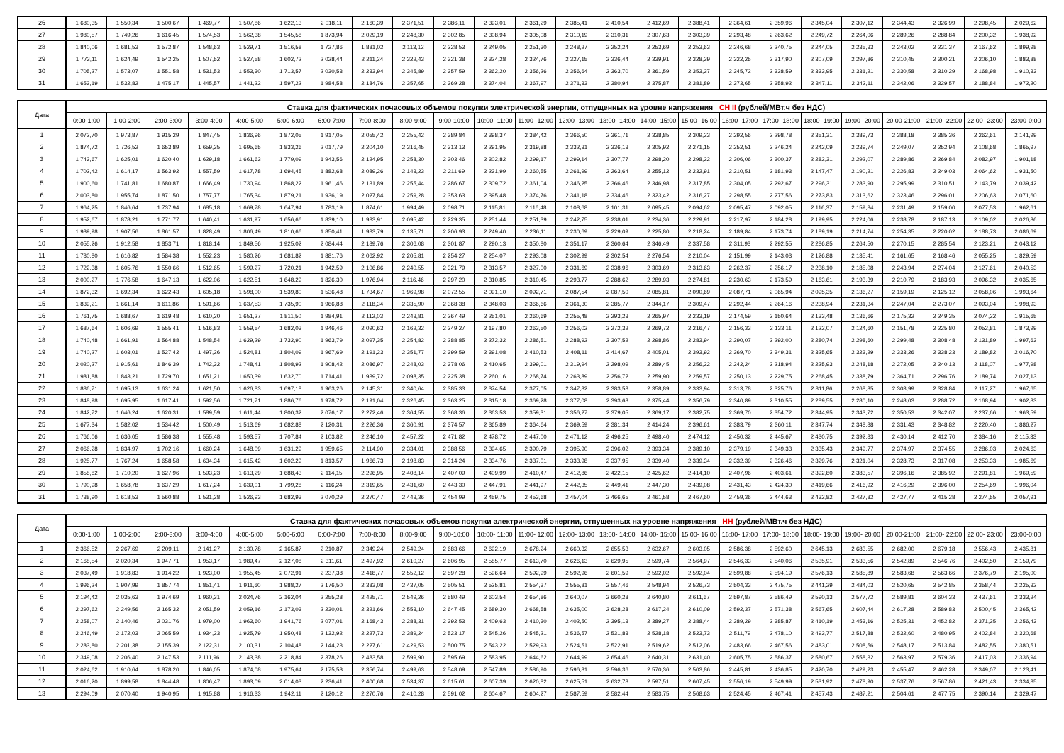| 26 | 1 680,35 | 1 550,34 | 1 500,67 | 1 469,77 | 1 507,86 | 1 622,13 | 2 018,11 | 2 160,39 | 2 371,51 | 2 386,11 | 2 393,01 | 2 361,29 | 2 385,41 | 2 410,54 | 2 412,69 | 2 388,41 | 2 364,61 | 2 359,96 | 2 345,04 | 2 307,12 | 2 344,43 | 2 326,99 | 2 298,45 | 2 029,62 |
| 27 | 1 980,57 | 1 749,26 | 1 616,45 | 1 574,53 | 1 562,38 | 1 545,58 | 1 873,94 | 2 029,19 | 2 248,30 | 2 302,85 | 2 308,94 | 2 305,08 | 2 310,19 | 2 310,31 | 2 307,63 | 2 303,39 | 2 293,48 | 2 263,62 | 2 249,72 | 2 264,06 | 2 289,26 | 2 288,84 | 2 200,32 | 1 938,92 |
| 28 | 1 840,06 | 1 681,53 | 1 572,87 | 1 548,63 | 1 529,71 | 1 516,58 | 1 727,86 | 1 881,02 | 2 113,12 | 2 228,53 | 2 249,05 | 2 251,30 | 2 248,27 | 2 252,24 | 2 253,69 | 2 253,63 | 2 246,68 | 2 240,75 | 2 244,05 | 2 235,33 | 2 243,02 | 2 231,37 | 2 167,62 | 1 899,98 |
| 29 | 1 773,11 | 1 624,49 | 1 542,25 | 1 507,52 | 1 527,58 | 1 602,72 | 2 028,44 | 2 211,24 | 2 322,43 | 2 321,38 | 2 324,28 | 2 324,76 | 2 327,15 | 2 336,44 | 2 339,91 | 2 328,39 | 2 322,25 | 2 317,90 | 2 307,09 | 2 297,86 | 2 310,45 | 2 300,21 | 2 206,10 | 1 883,88 |
| 30 | 1 705,27 | 1 573,07 | 1 551,58 | 1 531,53 | 1 553,30 | 1 713,57 | 2 030,53 | 2 233,94 | 2 345,89 | 2 357,59 | 2 362,20 | 2 356,26 | 2 356,64 | 2 363,70 | 2 361,59 | 2 353,37 | 2 345,72 | 2 338,59 | 2 333,95 | 2 331,21 | 2 330,58 | 2 310,29 | 2 168,98 | 1 910,33 |
| 31 | 1 653,19 | 1 532,82 | 1 475,17 | 1 445,57 | 1 441,22 | 1 597,22 | 1 984,58 | 2 184,76 | 2 357,65 | 2 369,28 | 2 374,04 | 2 367,97 | 2 371,33 | 2 380,94 | 2 375,87 | 2 381,89 | 2 373,65 | 2 358,92 | 2 347,11 | 2 342,11 | 2 342,06 | 2 329,57 | 2 188,84 | 1 972,20 |
| Дата | Ставка для фактических почасовых объемов покупки электрической энергии, отпущенных на уровне напряжения СН II (рублей/МВт.ч без НДС) | | | | | | | | | | | | | | | | | | | | | | | |
| --- | --- | --- | --- | --- | --- | --- | --- | --- | --- | --- | --- | --- | --- | --- | --- | --- | --- | --- | --- | --- | --- | --- | --- | --- |
| | 0:00-1:00 | 1:00-2:00 | 2:00-3:00 | 3:00-4:00 | 4:00-5:00 | 5:00-6:00 | 6:00-7:00 | 7:00-8:00 | 8:00-9:00 | 9:00-10:00 | 10:00- 11:00 | 11:00- 12:00 | 12:00- 13:00 | 13:00- 14:00 | 14:00- 15:00 | 15:00- 16:00 | 16:00- 17:00 | 17:00- 18:00 | 18:00- 19:00 | 19:00- 20:00 | 20:00-21:00 | 21:00- 22:00 | 22:00- 23:00 | 23:00-0:00 |
| 1 | 2 072,70 | 1 973,87 | 1 915,29 | 1 847,45 | 1 836,96 | 1 872,05 | 1 917,05 | 2 055,42 | 2 255,42 | 2 389,84 | 2 398,37 | 2 384,42 | 2 366,50 | 2 361,71 | 2 338,85 | 2 309,23 | 2 292,56 | 2 298,78 | 2 351,31 | 2 389,73 | 2 388,18 | 2 385,36 | 2 262,61 | 2 141,99 |
| 2 | 1 874,72 | 1 726,52 | 1 653,89 | 1 659,35 | 1 695,65 | 1 833,26 | 2 017,79 | 2 204,10 | 2 316,45 | 2 313,13 | 2 291,95 | 2 319,88 | 2 332,31 | 2 336,13 | 2 305,92 | 2 271,15 | 2 252,51 | 2 246,24 | 2 242,09 | 2 239,74 | 2 249,07 | 2 252,94 | 2 108,68 | 1 865,97 |
| 3 | 1 743,67 | 1 625,01 | 1 620,40 | 1 629,18 | 1 661,63 | 1 779,09 | 1 943,56 | 2 124,95 | 2 258,30 | 2 303,46 | 2 302,82 | 2 299,17 | 2 299,14 | 2 307,77 | 2 298,20 | 2 298,22 | 2 306,06 | 2 300,37 | 2 282,31 | 2 292,07 | 2 289,86 | 2 269,84 | 2 082,97 | 1 901,18 |
| 4 | 1 702,42 | 1 614,17 | 1 563,92 | 1 557,59 | 1 617,78 | 1 694,45 | 1 882,68 | 2 089,26 | 2 143,23 | 2 211,69 | 2 231,99 | 2 260,55 | 2 261,99 | 2 263,64 | 2 255,12 | 2 232,91 | 2 210,51 | 2 181,93 | 2 147,47 | 2 190,21 | 2 226,83 | 2 249,03 | 2 064,62 | 1 931,50 |
| 5 | 1 900,60 | 1 741,81 | 1 680,87 | 1 666,49 | 1 730,94 | 1 868,22 | 1 961,46 | 2 131,89 | 2 255,44 | 2 286,67 | 2 309,72 | 2 361,04 | 2 346,25 | 2 366,46 | 2 346,98 | 2 317,85 | 2 304,05 | 2 292,67 | 2 296,31 | 2 283,90 | 2 295,99 | 2 310,51 | 2 143,79 | 2 039,42 |
| 6 | 2 003,80 | 1 955,74 | 1 871,50 | 1 757,77 | 1 765,34 | 1 879,21 | 1 936,19 | 2 027,84 | 2 259,28 | 2 353,63 | 2 395,48 | 2 374,76 | 2 341,18 | 2 334,46 | 2 323,42 | 2 316,27 | 2 298,55 | 2 277,56 | 2 273,83 | 2 313,62 | 2 323,46 | 2 296,01 | 2 206,63 | 2 071,60 |
| 7 | 1 964,25 | 1 846,64 | 1 737,94 | 1 685,18 | 1 669,78 | 1 647,94 | 1 783,19 | 1 874,61 | 1 994,49 | 2 098,71 | 2 115,81 | 2 116,48 | 2 108,68 | 2 101,31 | 2 095,45 | 2 094,62 | 2 095,47 | 2 092,05 | 2 116,37 | 2 159,34 | 2 231,49 | 2 159,00 | 2 077,53 | 1 962,61 |
| 8 | 1 952,67 | 1 878,21 | 1 771,77 | 1 640,41 | 1 631,97 | 1 656,66 | 1 839,10 | 1 933,91 | 2 095,42 | 2 229,35 | 2 251,44 | 2 251,39 | 2 242,75 | 2 238,01 | 2 234,36 | 2 229,91 | 2 217,97 | 2 184,28 | 2 199,95 | 2 224,06 | 2 238,78 | 2 187,13 | 2 109,02 | 2 026,86 |
| 9 | 1 989,98 | 1 907,56 | 1 861,57 | 1 828,49 | 1 806,49 | 1 810,66 | 1 850,41 | 1 933,79 | 2 135,71 | 2 206,93 | 2 249,40 | 2 236,11 | 2 230,69 | 2 229,09 | 2 225,80 | 2 218,24 | 2 189,84 | 2 173,74 | 2 189,19 | 2 214,74 | 2 254,35 | 2 220,02 | 2 188,73 | 2 086,69 |
| 10 | 2 055,26 | 1 912,58 | 1 853,71 | 1 818,14 | 1 849,56 | 1 925,02 | 2 084,44 | 2 189,76 | 2 306,08 | 2 301,87 | 2 290,13 | 2 350,80 | 2 351,17 | 2 360,64 | 2 346,49 | 2 337,58 | 2 311,93 | 2 292,55 | 2 286,85 | 2 264,50 | 2 270,15 | 2 285,54 | 2 123,21 | 2 043,12 |
| 11 | 1 730,80 | 1 616,82 | 1 584,38 | 1 552,23 | 1 580,26 | 1 681,82 | 1 881,76 | 2 062,92 | 2 205,81 | 2 254,27 | 2 254,07 | 2 293,08 | 2 302,99 | 2 302,54 | 2 276,54 | 2 210,04 | 2 151,99 | 2 143,03 | 2 126,88 | 2 135,41 | 2 161,65 | 2 168,46 | 2 055,25 | 1 829,59 |
| 12 | 1 722,38 | 1 605,76 | 1 550,66 | 1 512,65 | 1 599,27 | 1 720,21 | 1 942,59 | 2 106,86 | 2 240,55 | 2 321,79 | 2 313,57 | 2 327,00 | 2 331,69 | 2 338,96 | 2 303,69 | 2 313,63 | 2 262,37 | 2 256,17 | 2 238,10 | 2 185,08 | 2 243,94 | 2 274,04 | 2 127,61 | 2 040,53 |
| 13 | 2 000,27 | 1 776,58 | 1 647,13 | 1 622,06 | 1 622,51 | 1 648,29 | 1 826,30 | 1 976,94 | 2 116,46 | 2 297,20 | 2 310,85 | 2 310,45 | 2 293,77 | 2 288,62 | 2 289,93 | 2 274,81 | 2 230,63 | 2 173,59 | 2 163,61 | 2 193,39 | 2 210,79 | 2 183,93 | 2 096,32 | 2 035,65 |
| 14 | 1 872,32 | 1 692,34 | 1 622,43 | 1 605,18 | 1 598,00 | 1 539,80 | 1 536,48 | 1 734,67 | 1 969,98 | 2 072,55 | 2 091,10 | 2 092,71 | 2 087,54 | 2 087,50 | 2 085,81 | 2 090,69 | 2 087,71 | 2 065,94 | 2 095,35 | 2 136,27 | 2 159,19 | 2 125,12 | 2 058,06 | 1 993,64 |
| 15 | 1 839,21 | 1 661,14 | 1 611,86 | 1 591,66 | 1 637,53 | 1 735,90 | 1 966,88 | 2 118,34 | 2 335,90 | 2 368,38 | 2 348,03 | 2 366,66 | 2 361,30 | 2 385,77 | 2 344,17 | 2 309,47 | 2 292,44 | 2 264,16 | 2 238,94 | 2 231,34 | 2 247,04 | 2 273,07 | 2 093,04 | 1 998,93 |
| 16 | 1 761,75 | 1 688,67 | 1 619,48 | 1 610,20 | 1 651,27 | 1 811,50 | 1 984,91 | 2 112,03 | 2 243,81 | 2 267,49 | 2 251,01 | 2 260,69 | 2 255,48 | 2 293,23 | 2 265,97 | 2 233,19 | 2 174,59 | 2 150,64 | 2 133,48 | 2 136,66 | 2 175,32 | 2 249,35 | 2 074,22 | 1 915,65 |
| 17 | 1 687,64 | 1 606,69 | 1 555,41 | 1 516,83 | 1 559,54 | 1 682,03 | 1 946,46 | 2 090,63 | 2 162,32 | 2 249,27 | 2 197,80 | 2 263,50 | 2 256,02 | 2 272,32 | 2 269,72 | 2 216,47 | 2 156,33 | 2 133,11 | 2 122,07 | 2 124,60 | 2 151,78 | 2 225,80 | 2 052,81 | 1 873,99 |
| 18 | 1 740,48 | 1 661,91 | 1 564,88 | 1 548,54 | 1 629,29 | 1 732,90 | 1 963,79 | 2 097,35 | 2 254,82 | 2 288,85 | 2 272,32 | 2 286,51 | 2 288,92 | 2 307,52 | 2 298,86 | 2 283,94 | 2 290,07 | 2 292,00 | 2 280,74 | 2 298,60 | 2 299,48 | 2 308,48 | 2 131,89 | 1 997,63 |
| 19 | 1 740,27 | 1 603,01 | 1 527,42 | 1 497,26 | 1 524,81 | 1 804,09 | 1 967,69 | 2 191,23 | 2 351,77 | 2 399,59 | 2 391,08 | 2 410,53 | 2 408,11 | 2 414,67 | 2 405,01 | 2 393,92 | 2 369,70 | 2 349,31 | 2 325,65 | 2 323,29 | 2 333,26 | 2 338,23 | 2 189,82 | 2 016,70 |
| 20 | 2 020,27 | 1 915,61 | 1 846,39 | 1 742,32 | 1 748,41 | 1 808,92 | 1 908,42 | 2 086,97 | 2 248,03 | 2 378,06 | 2 410,65 | 2 399,01 | 2 319,94 | 2 298,09 | 2 289,45 | 2 256,22 | 2 242,24 | 2 218,94 | 2 225,93 | 2 248,18 | 2 272,05 | 2 240,13 | 2 118,07 | 1 977,98 |
| 21 | 1 981,88 | 1 843,21 | 1 729,70 | 1 651,21 | 1 650,39 | 1 632,70 | 1 714,41 | 1 939,72 | 2 098,35 | 2 225,38 | 2 260,16 | 2 268,74 | 2 263,89 | 2 256,72 | 2 259,90 | 2 259,57 | 2 250,13 | 2 229,75 | 2 268,45 | 2 338,79 | 2 364,71 | 2 296,76 | 2 189,74 | 2 027,13 |
| 22 | 1 836,71 | 1 695,13 | 1 631,24 | 1 621,50 | 1 626,83 | 1 697,18 | 1 963,26 | 2 145,31 | 2 340,64 | 2 385,33 | 2 374,54 | 2 377,05 | 2 347,82 | 2 383,53 | 2 358,89 | 2 333,94 | 2 313,78 | 2 325,76 | 2 311,86 | 2 268,85 | 2 303,99 | 2 328,84 | 2 117,27 | 1 967,65 |
| 23 | 1 848,98 | 1 695,95 | 1 617,41 | 1 592,56 | 1 721,71 | 1 886,76 | 1 978,72 | 2 191,04 | 2 326,45 | 2 363,25 | 2 315,18 | 2 369,28 | 2 377,08 | 2 393,68 | 2 375,44 | 2 356,79 | 2 340,89 | 2 310,55 | 2 289,55 | 2 280,10 | 2 248,03 | 2 288,72 | 2 168,94 | 1 902,83 |
| 24 | 1 842,72 | 1 646,24 | 1 620,31 | 1 589,59 | 1 611,44 | 1 800,32 | 2 076,17 | 2 272,46 | 2 364,55 | 2 368,36 | 2 363,53 | 2 359,31 | 2 356,27 | 2 379,05 | 2 369,17 | 2 382,75 | 2 369,70 | 2 354,72 | 2 344,95 | 2 343,72 | 2 350,53 | 2 342,07 | 2 237,66 | 1 963,59 |
| 25 | 1 677,34 | 1 582,02 | 1 534,42 | 1 500,49 | 1 513,69 | 1 682,88 | 2 120,31 | 2 226,36 | 2 360,91 | 2 374,57 | 2 365,89 | 2 364,64 | 2 369,59 | 2 381,34 | 2 414,24 | 2 396,61 | 2 383,79 | 2 360,11 | 2 347,74 | 2 348,88 | 2 331,43 | 2 348,82 | 2 220,40 | 1 886,27 |
| 26 | 1 766,06 | 1 636,05 | 1 586,38 | 1 555,48 | 1 593,57 | 1 707,84 | 2 103,82 | 2 246,10 | 2 457,22 | 2 471,82 | 2 478,72 | 2 447,00 | 2 471,12 | 2 496,25 | 2 498,40 | 2 474,12 | 2 450,32 | 2 445,67 | 2 430,75 | 2 392,83 | 2 430,14 | 2 412,70 | 2 384,16 | 2 115,33 |
| 27 | 2 066,28 | 1 834,97 | 1 702,16 | 1 660,24 | 1 648,09 | 1 631,29 | 1 959,65 | 2 114,90 | 2 334,01 | 2 388,56 | 2 394,65 | 2 390,79 | 2 395,90 | 2 396,02 | 2 393,34 | 2 389,10 | 2 379,19 | 2 349,33 | 2 335,43 | 2 349,77 | 2 374,97 | 2 374,55 | 2 286,03 | 2 024,63 |
| 28 | 1 925,77 | 1 767,24 | 1 658,58 | 1 634,34 | 1 615,42 | 1 602,29 | 1 813,57 | 1 966,73 | 2 198,83 | 2 314,24 | 2 334,76 | 2 337,01 | 2 333,98 | 2 337,95 | 2 339,40 | 2 339,34 | 2 332,39 | 2 326,46 | 2 329,76 | 2 321,04 | 2 328,73 | 2 317,08 | 2 253,33 | 1 985,69 |
| 29 | 1 858,82 | 1 710,20 | 1 627,96 | 1 593,23 | 1 613,29 | 1 688,43 | 2 114,15 | 2 296,95 | 2 408,14 | 2 407,09 | 2 409,99 | 2 410,47 | 2 412,86 | 2 422,15 | 2 425,62 | 2 414,10 | 2 407,96 | 2 403,61 | 2 392,80 | 2 383,57 | 2 396,16 | 2 385,92 | 2 291,81 | 1 969,59 |
| 30 | 1 790,98 | 1 658,78 | 1 637,29 | 1 617,24 | 1 639,01 | 1 799,28 | 2 116,24 | 2 319,65 | 2 431,60 | 2 443,30 | 2 447,91 | 2 441,97 | 2 442,35 | 2 449,41 | 2 447,30 | 2 439,08 | 2 431,43 | 2 424,30 | 2 419,66 | 2 416,92 | 2 416,29 | 2 396,00 | 2 254,69 | 1 996,04 |
| 31 | 1 738,90 | 1 618,53 | 1 560,88 | 1 531,28 | 1 526,93 | 1 682,93 | 2 070,29 | 2 270,47 | 2 443,36 | 2 454,99 | 2 459,75 | 2 453,68 | 2 457,04 | 2 466,65 | 2 461,58 | 2 467,60 | 2 459,36 | 2 444,63 | 2 432,82 | 2 427,82 | 2 427,77 | 2 415,28 | 2 274,55 | 2 057,91 |
| Дата | Ставка для фактических почасовых объемов покупки электрической энергии, отпущенных на уровне напряжения НН (рублей/МВт.ч без НДС) | | | | | | | | | | | | | | | | | | | | | | | |
| --- | --- | --- | --- | --- | --- | --- | --- | --- | --- | --- | --- | --- | --- | --- | --- | --- | --- | --- | --- | --- | --- | --- | --- | --- |
| | 0:00-1:00 | 1:00-2:00 | 2:00-3:00 | 3:00-4:00 | 4:00-5:00 | 5:00-6:00 | 6:00-7:00 | 7:00-8:00 | 8:00-9:00 | 9:00-10:00 | 10:00- 11:00 | 11:00- 12:00 | 12:00- 13:00 | 13:00- 14:00 | 14:00- 15:00 | 15:00- 16:00 | 16:00- 17:00 | 17:00- 18:00 | 18:00- 19:00 | 19:00- 20:00 | 20:00-21:00 | 21:00- 22:00 | 22:00- 23:00 | 23:00-0:00 |
| 1 | 2 366,52 | 2 267,69 | 2 209,11 | 2 141,27 | 2 130,78 | 2 165,87 | 2 210,87 | 2 349,24 | 2 549,24 | 2 683,66 | 2 692,19 | 2 678,24 | 2 660,32 | 2 655,53 | 2 632,67 | 2 603,05 | 2 586,38 | 2 592,60 | 2 645,13 | 2 683,55 | 2 682,00 | 2 679,18 | 2 556,43 | 2 435,81 |
| 2 | 2 168,54 | 2 020,34 | 1 947,71 | 1 953,17 | 1 989,47 | 2 127,08 | 2 311,61 | 2 497,92 | 2 610,27 | 2 606,95 | 2 585,77 | 2 613,70 | 2 626,13 | 2 629,95 | 2 599,74 | 2 564,97 | 2 546,33 | 2 540,06 | 2 535,91 | 2 533,56 | 2 542,89 | 2 546,76 | 2 402,50 | 2 159,79 |
| 3 | 2 037,49 | 1 918,83 | 1 914,22 | 1 923,00 | 1 955,45 | 2 072,91 | 2 237,38 | 2 418,77 | 2 552,12 | 2 597,28 | 2 596,64 | 2 592,99 | 2 592,96 | 2 601,59 | 2 592,02 | 2 592,04 | 2 599,88 | 2 594,19 | 2 576,13 | 2 585,89 | 2 583,68 | 2 563,66 | 2 376,79 | 2 195,00 |
| 4 | 1 996,24 | 1 907,99 | 1 857,74 | 1 851,41 | 1 911,60 | 1 988,27 | 2 176,50 | 2 383,08 | 2 437,05 | 2 505,51 | 2 525,81 | 2 554,37 | 2 555,81 | 2 557,46 | 2 548,94 | 2 526,73 | 2 504,33 | 2 475,75 | 2 441,29 | 2 484,03 | 2 520,65 | 2 542,85 | 2 358,44 | 2 225,32 |
| 5 | 2 194,42 | 2 035,63 | 1 974,69 | 1 960,31 | 2 024,76 | 2 162,04 | 2 255,28 | 2 425,71 | 2 549,26 | 2 580,49 | 2 603,54 | 2 654,86 | 2 640,07 | 2 660,28 | 2 640,80 | 2 611,67 | 2 597,87 | 2 586,49 | 2 590,13 | 2 577,72 | 2 589,81 | 2 604,33 | 2 437,61 | 2 333,24 |
| 6 | 2 297,62 | 2 249,56 | 2 165,32 | 2 051,59 | 2 059,16 | 2 173,03 | 2 230,01 | 2 321,66 | 2 553,10 | 2 647,45 | 2 689,30 | 2 668,58 | 2 635,00 | 2 628,28 | 2 617,24 | 2 610,09 | 2 592,37 | 2 571,38 | 2 567,65 | 2 607,44 | 2 617,28 | 2 589,83 | 2 500,45 | 2 365,42 |
| 7 | 2 258,07 | 2 140,46 | 2 031,76 | 1 979,00 | 1 963,60 | 1 941,76 | 2 077,01 | 2 168,43 | 2 288,31 | 2 392,53 | 2 409,63 | 2 410,30 | 2 402,50 | 2 395,13 | 2 389,27 | 2 388,44 | 2 389,29 | 2 385,87 | 2 410,19 | 2 453,16 | 2 525,31 | 2 452,82 | 2 371,35 | 2 256,43 |
| 8 | 2 246,49 | 2 172,03 | 2 065,59 | 1 934,23 | 1 925,79 | 1 950,48 | 2 132,92 | 2 227,73 | 2 389,24 | 2 523,17 | 2 545,26 | 2 545,21 | 2 536,57 | 2 531,83 | 2 528,18 | 2 523,73 | 2 511,79 | 2 478,10 | 2 493,77 | 2 517,88 | 2 532,60 | 2 480,95 | 2 402,84 | 2 320,68 |
| 9 | 2 283,80 | 2 201,38 | 2 155,39 | 2 122,31 | 2 100,31 | 2 104,48 | 2 144,23 | 2 227,61 | 2 429,53 | 2 500,75 | 2 543,22 | 2 529,93 | 2 524,51 | 2 522,91 | 2 519,62 | 2 512,06 | 2 483,66 | 2 467,56 | 2 483,01 | 2 508,56 | 2 548,17 | 2 513,84 | 2 482,55 | 2 380,51 |
| 10 | 2 349,08 | 2 206,40 | 2 147,53 | 2 111,96 | 2 143,38 | 2 218,84 | 2 378,26 | 2 483,58 | 2 599,90 | 2 595,69 | 2 583,95 | 2 644,62 | 2 644,99 | 2 654,46 | 2 640,31 | 2 631,40 | 2 605,75 | 2 586,37 | 2 580,67 | 2 558,32 | 2 563,97 | 2 579,36 | 2 417,03 | 2 336,94 |
| 11 | 2 024,62 | 1 910,64 | 1 878,20 | 1 846,05 | 1 874,08 | 1 975,64 | 2 175,58 | 2 356,74 | 2 499,63 | 2 548,09 | 2 547,89 | 2 586,90 | 2 596,81 | 2 596,36 | 2 570,36 | 2 503,86 | 2 445,81 | 2 436,85 | 2 420,70 | 2 429,23 | 2 455,47 | 2 462,28 | 2 349,07 | 2 123,41 |
| 12 | 2 016,20 | 1 899,58 | 1 844,48 | 1 806,47 | 1 893,09 | 2 014,03 | 2 236,41 | 2 400,68 | 2 534,37 | 2 615,61 | 2 607,39 | 2 620,82 | 2 625,51 | 2 632,78 | 2 597,51 | 2 607,45 | 2 556,19 | 2 549,99 | 2 531,92 | 2 478,90 | 2 537,76 | 2 567,86 | 2 421,43 | 2 334,35 |
| 13 | 2 294,09 | 2 070,40 | 1 940,95 | 1 915,88 | 1 916,33 | 1 942,11 | 2 120,12 | 2 270,76 | 2 410,28 | 2 591,02 | 2 604,67 | 2 604,27 | 2 587,59 | 2 582,44 | 2 583,75 | 2 568,63 | 2 524,45 | 2 467,41 | 2 457,43 | 2 487,21 | 2 504,61 | 2 477,75 | 2 390,14 | 2 329,47 |